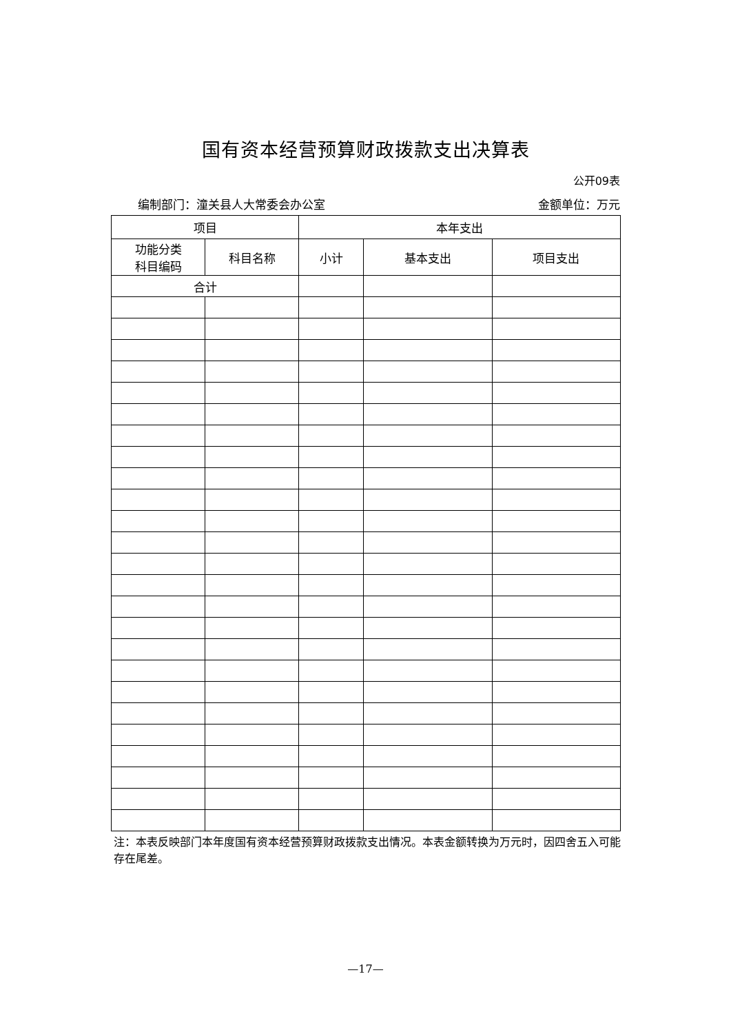国有资本经营预算财政拨款支出决算表
公开09表
编制部门：潼关县人大常委会办公室 金额单位：万元
| 项目 | | 本年支出 | | |
| --- | --- | --- | --- | --- |
| 功能分类 科目编码 | 科目名称 | 小计 | 基本支出 | 项目支出 |
| 合计 | | | | |
注：本表反映部门本年度国有资本经营预算财政拨款支出情况。本表金额转换为万元时，因四舍五入可能存在尾差。
—17—